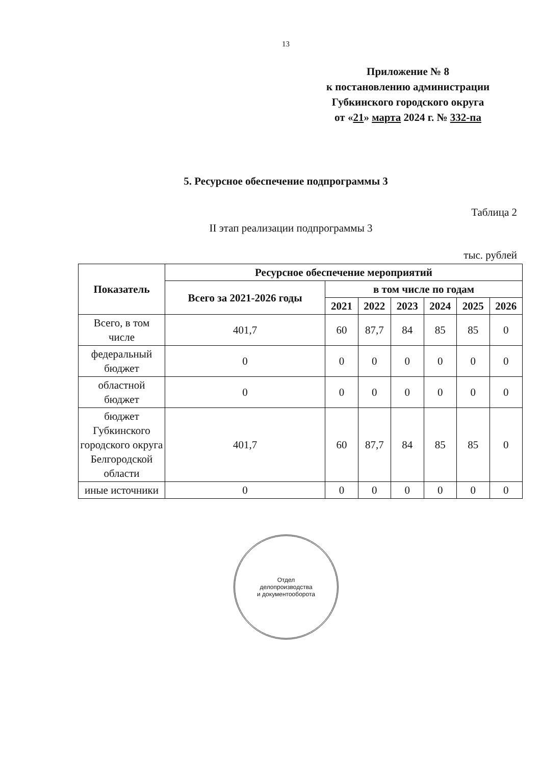13
Приложение № 8
к постановлению администрации
Губкинского городского округа
от «21» марта 2024 г. № 332-па
5. Ресурсное обеспечение подпрограммы 3
Таблица 2
II этап реализации подпрограммы 3
тыс. рублей
| Показатель | Ресурсное обеспечение мероприятий | | | | | | |
| --- | --- | --- | --- | --- | --- | --- | --- |
| | Всего за 2021-2026 годы | в том числе по годам | | | | | |
| | | 2021 | 2022 | 2023 | 2024 | 2025 | 2026 |
| Всего, в том числе | 401,7 | 60 | 87,7 | 84 | 85 | 85 | 0 |
| федеральный бюджет | 0 | 0 | 0 | 0 | 0 | 0 | 0 |
| областной бюджет | 0 | 0 | 0 | 0 | 0 | 0 | 0 |
| бюджет Губкинского городского округа Белгородской области | 401,7 | 60 | 87,7 | 84 | 85 | 85 | 0 |
| иные источники | 0 | 0 | 0 | 0 | 0 | 0 | 0 |
Отдел
делопроизводства
и документооборота